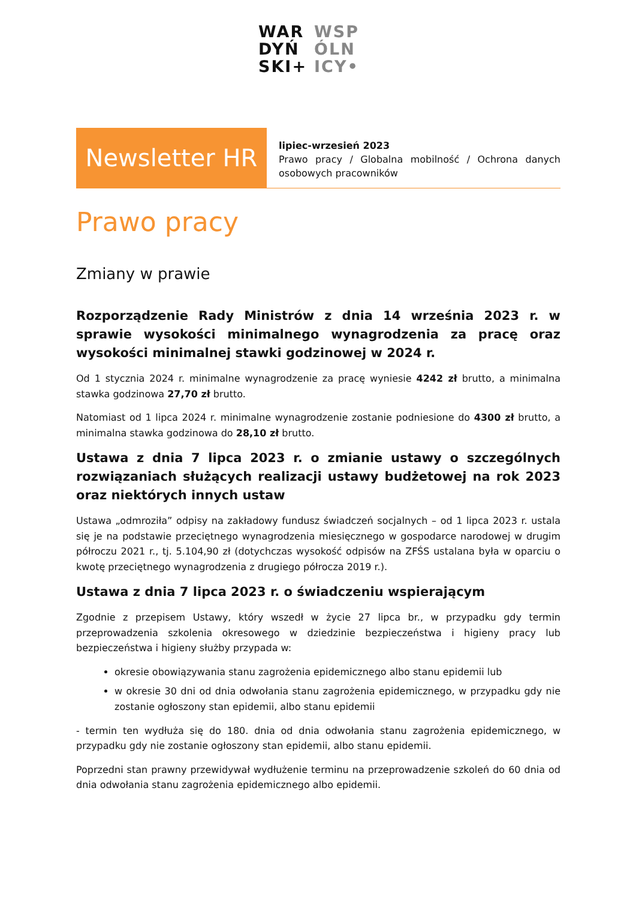WAR
DYŃ
SKI+
WSP
ÓLN
ICY•
Newsletter HR
lipiec-wrzesień 2023
Prawo pracy / Globalna mobilność / Ochrona danych osobowych pracowników
Prawo pracy
Zmiany w prawie
Rozporządzenie Rady Ministrów z dnia 14 września 2023 r. w sprawie wysokości minimalnego wynagrodzenia za pracę oraz wysokości minimalnej stawki godzinowej w 2024 r.
Od 1 stycznia 2024 r. minimalne wynagrodzenie za pracę wyniesie 4242 zł brutto, a minimalna stawka godzinowa 27,70 zł brutto.
Natomiast od 1 lipca 2024 r. minimalne wynagrodzenie zostanie podniesione do 4300 zł brutto, a minimalna stawka godzinowa do 28,10 zł brutto.
Ustawa z dnia 7 lipca 2023 r. o zmianie ustawy o szczególnych rozwiązaniach służących realizacji ustawy budżetowej na rok 2023 oraz niektórych innych ustaw
Ustawa „odmroziła” odpisy na zakładowy fundusz świadczeń socjalnych – od 1 lipca 2023 r. ustala się je na podstawie przeciętnego wynagrodzenia miesięcznego w gospodarce narodowej w drugim półroczu 2021 r., tj. 5.104,90 zł (dotychczas wysokość odpisów na ZFŚS ustalana była w oparciu o kwotę przeciętnego wynagrodzenia z drugiego półrocza 2019 r.).
Ustawa z dnia 7 lipca 2023 r. o świadczeniu wspierającym
Zgodnie z przepisem Ustawy, który wszedł w życie 27 lipca br., w przypadku gdy termin przeprowadzenia szkolenia okresowego w dziedzinie bezpieczeństwa i higieny pracy lub bezpieczeństwa i higieny służby przypada w:
okresie obowiązywania stanu zagrożenia epidemicznego albo stanu epidemii lub
w okresie 30 dni od dnia odwołania stanu zagrożenia epidemicznego, w przypadku gdy nie zostanie ogłoszony stan epidemii, albo stanu epidemii
- termin ten wydłuża się do 180. dnia od dnia odwołania stanu zagrożenia epidemicznego, w przypadku gdy nie zostanie ogłoszony stan epidemii, albo stanu epidemii.
Poprzedni stan prawny przewidywał wydłużenie terminu na przeprowadzenie szkoleń do 60 dnia od dnia odwołania stanu zagrożenia epidemicznego albo epidemii.